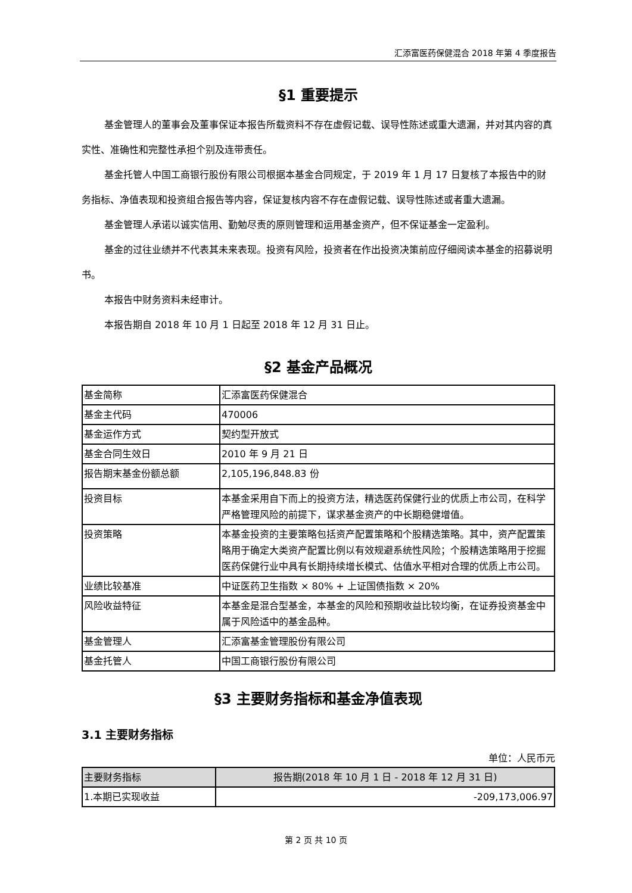汇添富医药保健混合 2018 年第 4 季度报告
§1 重要提示
基金管理人的董事会及董事保证本报告所载资料不存在虚假记载、误导性陈述或重大遗漏，并对其内容的真实性、准确性和完整性承担个别及连带责任。
基金托管人中国工商银行股份有限公司根据本基金合同规定，于 2019 年 1 月 17 日复核了本报告中的财务指标、净值表现和投资组合报告等内容，保证复核内容不存在虚假记载、误导性陈述或者重大遗漏。
基金管理人承诺以诚实信用、勤勉尽责的原则管理和运用基金资产，但不保证基金一定盈利。
基金的过往业绩并不代表其未来表现。投资有风险，投资者在作出投资决策前应仔细阅读本基金的招募说明书。
本报告中财务资料未经审计。
本报告期自 2018 年 10 月 1 日起至 2018 年 12 月 31 日止。
§2 基金产品概况
| 基金简称 | 汇添富医药保健混合 |
| 基金主代码 | 470006 |
| 基金运作方式 | 契约型开放式 |
| 基金合同生效日 | 2010 年 9 月 21 日 |
| 报告期末基金份额总额 | 2,105,196,848.83 份 |
| 投资目标 | 本基金采用自下而上的投资方法，精选医药保健行业的优质上市公司，在科学严格管理风险的前提下，谋求基金资产的中长期稳健增值。 |
| 投资策略 | 本基金投资的主要策略包括资产配置策略和个股精选策略。其中，资产配置策略用于确定大类资产配置比例以有效规避系统性风险；个股精选策略用于挖掘医药保健行业中具有长期持续增长模式、估值水平相对合理的优质上市公司。 |
| 业绩比较基准 | 中证医药卫生指数 × 80% + 上证国债指数 × 20% |
| 风险收益特征 | 本基金是混合型基金，本基金的风险和预期收益比较均衡，在证券投资基金中属于风险适中的基金品种。 |
| 基金管理人 | 汇添富基金管理股份有限公司 |
| 基金托管人 | 中国工商银行股份有限公司 |
§3 主要财务指标和基金净值表现
3.1 主要财务指标
单位：人民币元
| 主要财务指标 | 报告期(2018 年 10 月 1 日 - 2018 年 12 月 31 日) |
| --- | --- |
| 1.本期已实现收益 | -209,173,006.97 |
第 2 页 共 10 页